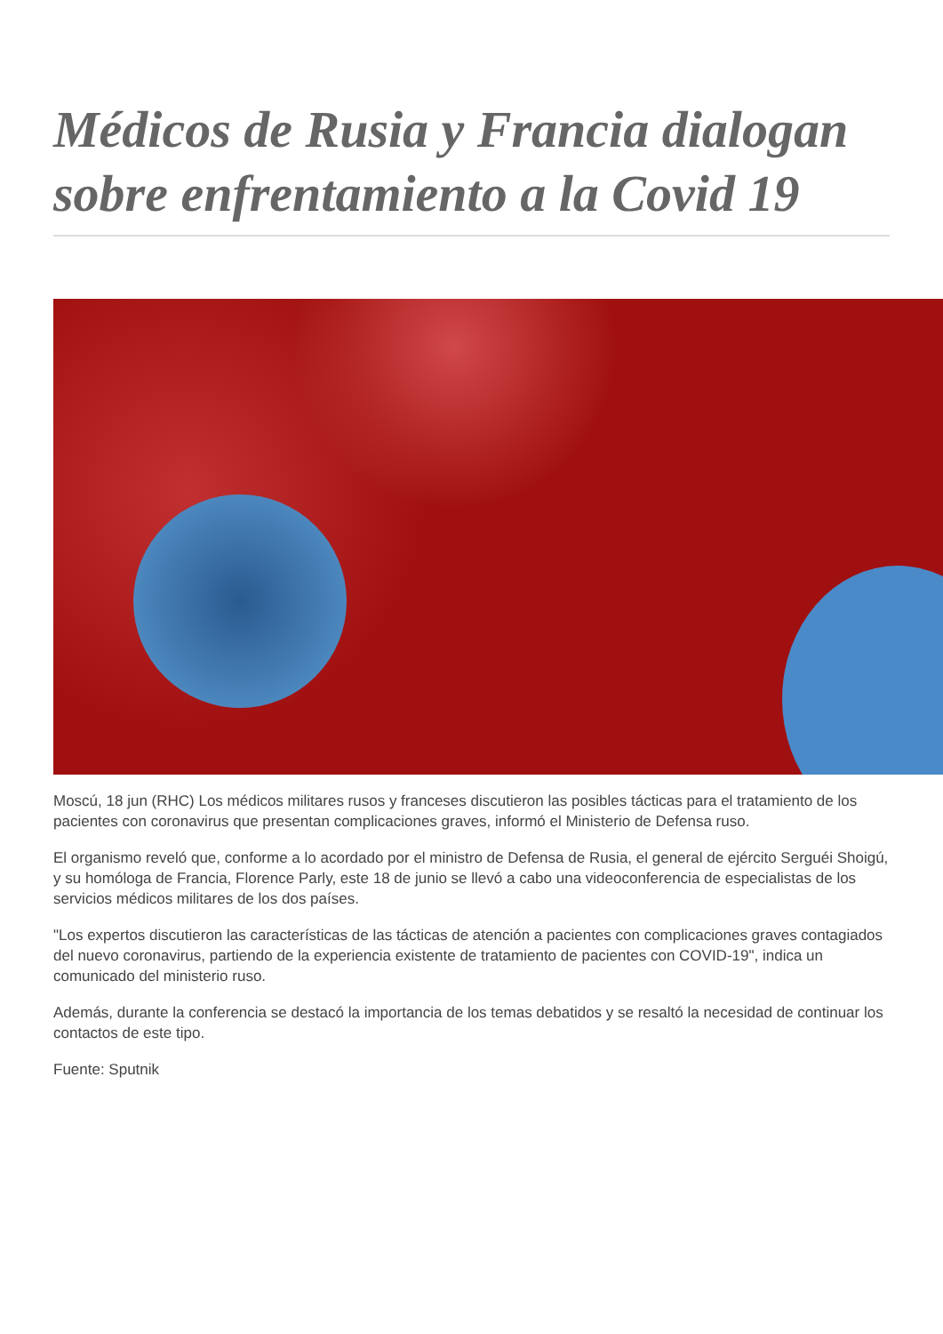Médicos de Rusia y Francia dialogan sobre enfrentamiento a la Covid 19
Moscú, 18 jun (RHC) Los médicos militares rusos y franceses discutieron las posibles tácticas para el tratamiento de los pacientes con coronavirus que presentan complicaciones graves, informó el Ministerio de Defensa ruso.
El organismo reveló que, conforme a lo acordado por el ministro de Defensa de Rusia, el general de ejército Serguéi Shoigú, y su homóloga de Francia, Florence Parly, este 18 de junio se llevó a cabo una videoconferencia de especialistas de los servicios médicos militares de los dos países.
"Los expertos discutieron las características de las tácticas de atención a pacientes con complicaciones graves contagiados del nuevo coronavirus, partiendo de la experiencia existente de tratamiento de pacientes con COVID-19", indica un comunicado del ministerio ruso.
Además, durante la conferencia se destacó la importancia de los temas debatidos y se resaltó la necesidad de continuar los contactos de este tipo.
Fuente: Sputnik